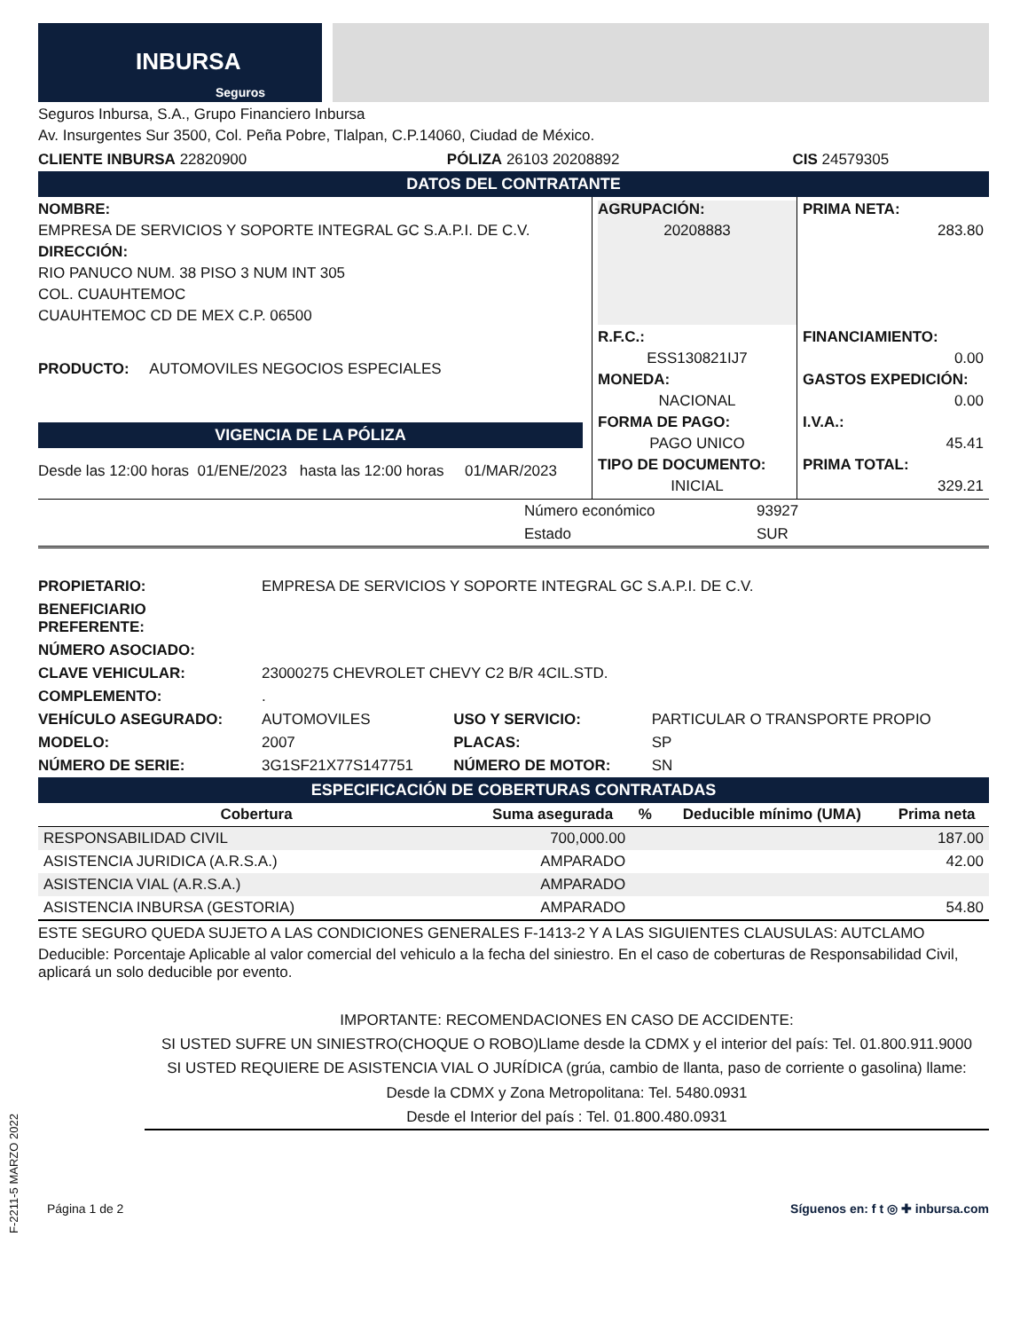INBURSA
Seguros
Seguros Inbursa, S.A., Grupo Financiero Inbursa
Av. Insurgentes Sur 3500, Col. Peña Pobre, Tlalpan, C.P.14060, Ciudad de México.
| CLIENTE INBURSA 22820900 | PÓLIZA 26103 20208892 | CIS 24579305 |
DATOS DEL CONTRATANTE
NOMBRE:
EMPRESA DE SERVICIOS Y SOPORTE INTEGRAL GC S.A.P.I. DE C.V.
DIRECCIÓN:
RIO PANUCO NUM. 38 PISO 3 NUM INT 305
COL. CUAUHTEMOC
CUAUHTEMOC CD DE MEX C.P. 06500
PRODUCTO: AUTOMOVILES NEGOCIOS ESPECIALES
VIGENCIA DE LA PÓLIZA
Desde las 12:00 horas 01/ENE/2023 hasta las 12:00 horas 01/MAR/2023
AGRUPACIÓN:
20208883
R.F.C.:
ESS130821IJ7
MONEDA:
NACIONAL
FORMA DE PAGO:
PAGO UNICO
TIPO DE DOCUMENTO:
INICIAL
PRIMA NETA:
283.80
FINANCIAMIENTO:
0.00
GASTOS EXPEDICIÓN:
0.00
I.V.A.:
45.41
PRIMA TOTAL:
329.21
| | Número económico | 93927 |
| | Estado | SUR |
| PROPIETARIO: | EMPRESA DE SERVICIOS Y SOPORTE INTEGRAL GC S.A.P.I. DE C.V. | | |
| BENEFICIARIO PREFERENTE: | | | |
| NÚMERO ASOCIADO: | | | |
| CLAVE VEHICULAR: | 23000275 CHEVROLET CHEVY C2 B/R 4CIL.STD. | | |
| COMPLEMENTO: | . | | |
| VEHÍCULO ASEGURADO: | AUTOMOVILES | USO Y SERVICIO: | PARTICULAR O TRANSPORTE PROPIO |
| MODELO: | 2007 | PLACAS: | SP |
| NÚMERO DE SERIE: | 3G1SF21X77S147751 | NÚMERO DE MOTOR: | SN |
ESPECIFICACIÓN DE COBERTURAS CONTRATADAS
| Cobertura | Suma asegurada | % | Deducible mínimo (UMA) | Prima neta |
| --- | --- | --- | --- | --- |
| RESPONSABILIDAD CIVIL | 700,000.00 | | | 187.00 |
| ASISTENCIA JURIDICA (A.R.S.A.) | AMPARADO | | | 42.00 |
| ASISTENCIA VIAL (A.R.S.A.) | AMPARADO | | | |
| ASISTENCIA INBURSA (GESTORIA) | AMPARADO | | | 54.80 |
ESTE SEGURO QUEDA SUJETO A LAS CONDICIONES GENERALES F-1413-2 Y A LAS SIGUIENTES CLAUSULAS: AUTCLAMO
Deducible: Porcentaje Aplicable al valor comercial del vehiculo a la fecha del siniestro. En el caso de coberturas de Responsabilidad Civil, aplicará un solo deducible por evento.
IMPORTANTE: RECOMENDACIONES EN CASO DE ACCIDENTE:
SI USTED SUFRE UN SINIESTRO(CHOQUE O ROBO)Llame desde la CDMX y el interior del país: Tel. 01.800.911.9000
SI USTED REQUIERE DE ASISTENCIA VIAL O JURÍDICA (grúa, cambio de llanta, paso de corriente o gasolina) llame:
Desde la CDMX y Zona Metropolitana: Tel. 5480.0931
Desde el Interior del país : Tel. 01.800.480.0931
Página 1 de 2 Síguenos en: f t ◎ ✚ inbursa.com
F-2211-5 MARZO 2022